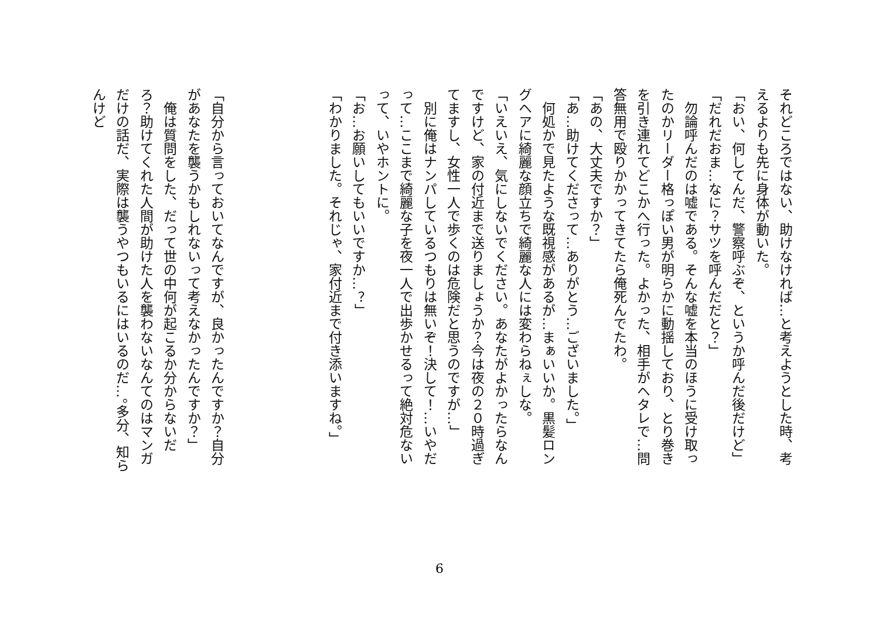それどころではない、助けなければ…と考えようとした時、考えるよりも先に身体が動いた。
「おい、何してんだ、警察呼ぶぞ、というか呼んだ後だけど」
「だれだおま…なに？サツを呼んだだと？」
　勿論呼んだのは嘘である。そんな嘘を本当のほうに受け取ったのかリーダー格っぽい男が明らかに動揺しており、とり巻きを引き連れてどこかへ行った。よかった、相手がヘタレで…問答無用で殴りかかってきてたら俺死んでたわ。
「あの、大丈夫ですか？」
「あ…助けてくださって…ありがとう…ございました。」
　何処かで見たような既視感があるが…まぁいいか。黒髪ロングヘアに綺麗な顔立ちで綺麗な人には変わらねぇしな。
「いえいえ、気にしないでください。あなたがよかったらなんですけど、家の付近まで送りましょうか？今は夜の２０時過ぎてますし、女性一人で歩くのは危険だと思うのですが…」
　別に俺はナンパしているつもりは無いぞ！決して！…いやだって…ここまで綺麗な子を夜一人で出歩かせるって絶対危ないって、いやホントに。
「お…お願いしてもいいですか…？」
「わかりました。それじゃ、家付近まで付き添いますね。」
「自分から言っておいてなんですが、良かったんですか？自分があなたを襲うかもしれないって考えなかったんですか？」
　俺は質問をした、だって世の中何が起こるか分からないだろ？助けてくれた人間が助けた人を襲わないなんてのはマンガだけの話だ、実際は襲うやつもいるにはいるのだ…。多分、知らんけど
6